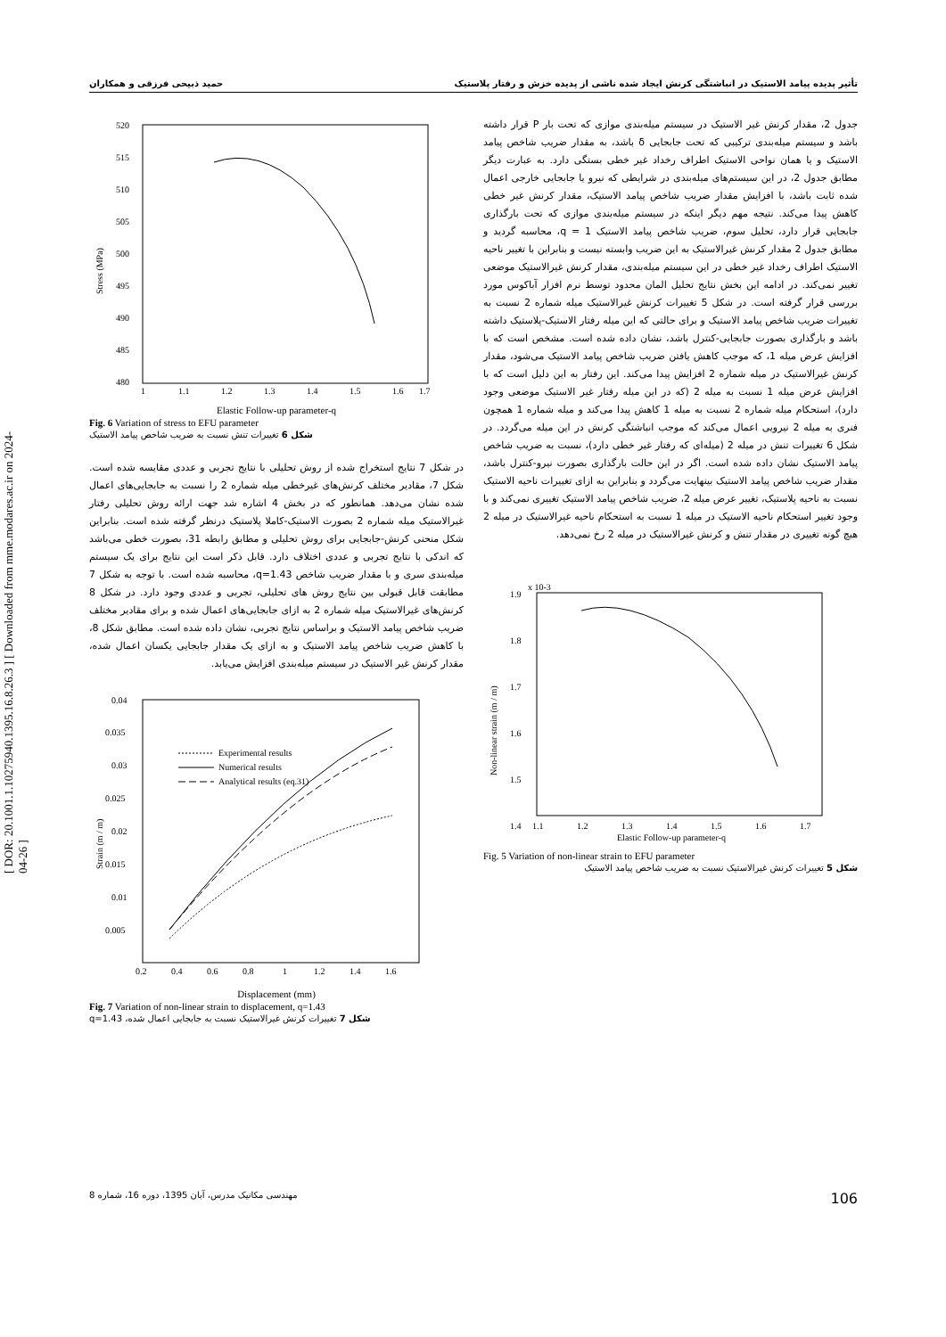[ DOR: 20.1001.1.10275940.1395.16.8.26.3 ] [ Downloaded from mme.modares.ac.ir on 2024-04-26 ]
تأثیر پدیده پیامد الاستیک در انباشتگی کرنش ایجاد شده ناشی از پدیده خزش و رفتار پلاستیک حمید ذبیحی فرزقی و همکاران
جدول 2، مقدار کرنش غیر الاستیک در سیستم میله‌بندی موازی که تحت بار P قرار داشته باشد و سیستم میله‌بندی ترکیبی که تحت جابجایی δ باشد، به مقدار ضریب شاخص پیامد الاستیک و یا همان نواحی الاستیک اطراف رخداد غیر خطی بستگی دارد. به عبارت دیگر مطابق جدول 2، در این سیستم‌های میله‌بندی در شرایطی که نیرو یا جابجایی خارجی اعمال شده ثابت باشد، با افزایش مقدار ضریب شاخص پیامد الاستیک، مقدار کرنش غیر خطی کاهش پیدا می‌کند. نتیجه مهم دیگر اینکه در سیستم میله‌بندی موازی که تحت بارگذاری جابجایی قرار دارد، تحلیل سوم، ضریب شاخص پیامد الاستیک q = 1، محاسبه گردید و مطابق جدول 2 مقدار کرنش غیرالاستیک به این ضریب وابسته نیست و بنابراین با تغییر ناحیه الاستیک اطراف رخداد غیر خطی در این سیستم میله‌بندی، مقدار کرنش غیرالاستیک موضعی تغییر نمی‌کند. در ادامه این بخش نتایج تحلیل المان محدود توسط نرم افزار آباکوس مورد بررسی قرار گرفته است. در شکل 5 تغییرات کرنش غیرالاستیک میله شماره 2 نسبت به تغییرات ضریب شاخص پیامد الاستیک و برای حالتی که این میله رفتار الاستیک-پلاستیک داشته باشد و بارگذاری بصورت جابجایی-کنترل باشد، نشان داده شده است. مشخص است که با افزایش عرض میله 1، که موجب کاهش یافتن ضریب شاخص پیامد الاستیک می‌شود، مقدار کرنش غیرالاستیک در میله شماره 2 افزایش پیدا می‌کند. این رفتار به این دلیل است که با افزایش عرض میله 1 نسبت به میله 2 (که در این میله رفتار غیر الاستیک موضعی وجود دارد)، استحکام میله شماره 2 نسبت به میله 1 کاهش پیدا می‌کند و میله شماره 1 همچون فنری به میله 2 نیرویی اعمال می‌کند که موجب انباشتگی کرنش در این میله می‌گردد. در شکل 6 تغییرات تنش در میله 2 (میله‌ای که رفتار غیر خطی دارد)، نسبت به ضریب شاخص پیامد الاستیک نشان داده شده است. اگر در این حالت بارگذاری بصورت نیرو-کنترل باشد، مقدار ضریب شاخص پیامد الاستیک بینهایت می‌گردد و بنابراین به ازای تغییرات ناحیه الاستیک نسبت به ناحیه پلاستیک، تغییر عرض میله 2، ضریب شاخص پیامد الاستیک تغییری نمی‌کند و با وجود تغییر استحکام ناحیه الاستیک در میله 1 نسبت به استحکام ناحیه غیرالاستیک در میله 2 هیچ گونه تغییری در مقدار تنش و کرنش غیرالاستیک در میله 2 رخ نمی‌دهد.
x 10-3
1.9
1.8
1.7
1.6
1.5
1.4
1.1
1.2
1.3
1.4
1.5
1.6
1.7
Elastic Follow-up parameter-q
Non-linear strain (m / m)
Fig. 5 Variation of non-linear strain to EFU parameter
شکل 5 تغییرات کرنش غیرالاستیک نسبت به ضریب شاخص پیامد الاستیک
520
515
510
505
500
495
490
485
480
1
1.1
1.2
1.3
1.4
1.5
1.6
1.7
Stress (MPa)
Elastic Follow-up parameter-q
Fig. 6 Variation of stress to EFU parameter
شکل 6 تغییرات تنش نسبت به ضریب شاخص پیامد الاستیک
در شکل 7 نتایج استخراج شده از روش تحلیلی با نتایج تجربی و عددی مقایسه شده است. شکل 7، مقادیر مختلف کرنش‌های غیرخطی میله شماره 2 را نسبت به جابجایی‌های اعمال شده نشان می‌دهد. همانطور که در بخش 4 اشاره شد جهت ارائه روش تحلیلی رفتار غیرالاستیک میله شماره 2 بصورت الاستیک-کاملا پلاستیک درنظر گرفته شده است. بنابراین شکل منحنی کرنش-جابجایی برای روش تحلیلی و مطابق رابطه 31، بصورت خطی می‌باشد که اندکی با نتایج تجربی و عددی اختلاف دارد. قابل ذکر است این نتایج برای یک سیستم میله‌بندی سری و با مقدار ضریب شاخص q=1.43، محاسبه شده است. با توجه به شکل 7 مطابقت قابل قبولی بین نتایج روش های تحلیلی، تجربی و عددی وجود دارد. در شکل 8 کرنش‌های غیرالاستیک میله شماره 2 به ازای جابجایی‌های اعمال شده و برای مقادیر مختلف ضریب شاخص پیامد الاستیک و براساس نتایج تجربی، نشان داده شده است. مطابق شکل 8، با کاهش ضریب شاخص پیامد الاستیک و به ازای یک مقدار جابجایی یکسان اعمال شده، مقدار کرنش غیر الاستیک در سیستم میله‌بندی افزایش می‌یابد.
0.04
0.035
0.03
0.025
0.02
0.015
0.01
0.005
0.2
0.4
0.6
0.8
1
1.2
1.4
1.6
Experimental results
Numerical results
Analytical results (eq.31)
Strain (m / m)
Displacement (mm)
Fig. 7 Variation of non-linear strain to displacement, q=1.43
شکل 7 تغییرات کرنش غیرالاستیک نسبت به جابجایی اعمال شده، q=1.43
مهندسی مکانیک مدرس، آبان 1395، دوره 16، شماره 8 106